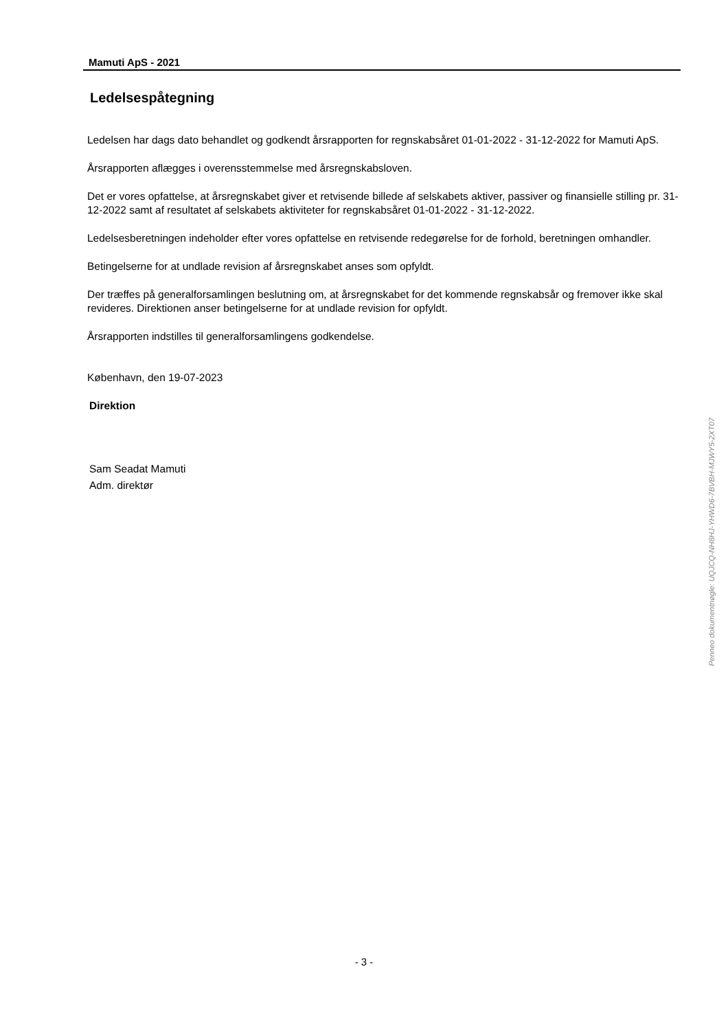Mamuti ApS - 2021
Ledelsespåtegning
Ledelsen har dags dato behandlet og godkendt årsrapporten for regnskabsåret 01-01-2022 - 31-12-2022 for Mamuti ApS.
Årsrapporten aflægges i overensstemmelse med årsregnskabsloven.
Det er vores opfattelse, at årsregnskabet giver et retvisende billede af selskabets aktiver, passiver og finansielle stilling pr. 31-12-2022 samt af resultatet af selskabets aktiviteter for regnskabsåret 01-01-2022 - 31-12-2022.
Ledelsesberetningen indeholder efter vores opfattelse en retvisende redegørelse for de forhold, beretningen omhandler.
Betingelserne for at undlade revision af årsregnskabet anses som opfyldt.
Der træffes på generalforsamlingen beslutning om, at årsregnskabet for det kommende regnskabsår og fremover ikke skal revideres. Direktionen anser betingelserne for at undlade revision for opfyldt.
Årsrapporten indstilles til generalforsamlingens godkendelse.
København, den 19-07-2023
Direktion
Sam Seadat Mamuti
Adm. direktør
Penneo dokumentnøgle: UQJCQ-NH8HJ-YHWD6-7BVBH-MJWY5-2XT07
- 3 -